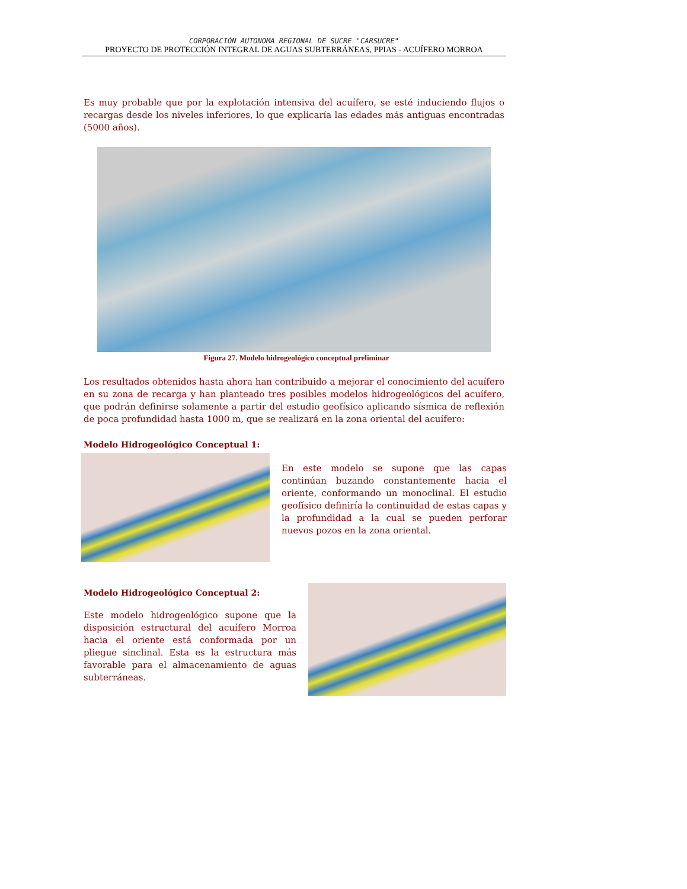CORPORACIÓN AUTONOMA REGIONAL DE SUCRE "CARSUCRE"
PROYECTO DE PROTECCIÓN INTEGRAL DE AGUAS SUBTERRÁNEAS, PPIAS - ACUÍFERO MORROA
Es muy probable que por la explotación intensiva del acuífero, se esté induciendo flujos o recargas desde los niveles inferiores, lo que explicaría las edades más antiguas encontradas (5000 años).
Figura 27. Modelo hidrogeológico conceptual preliminar
Los resultados obtenidos hasta ahora han contribuido a mejorar el conocimiento del acuífero en su zona de recarga y han planteado tres posibles modelos hidrogeológicos del acuífero, que podrán definirse solamente a partir del estudio geofísico aplicando sísmica de reflexión de poca profundidad hasta 1000 m, que se realizará en la zona oriental del acuífero:
Modelo Hidrogeológico Conceptual 1:
En este modelo se supone que las capas continúan buzando constantemente hacia el oriente, conformando un monoclinal. El estudio geofísico definiría la continuidad de estas capas y la profundidad a la cual se pueden perforar nuevos pozos en la zona oriental.
Modelo Hidrogeológico Conceptual 2:
Este modelo hidrogeológico supone que la disposición estructural del acuífero Morroa hacia el oriente está conformada por un pliegue sinclinal. Esta es la estructura más favorable para el almacenamiento de aguas subterráneas.